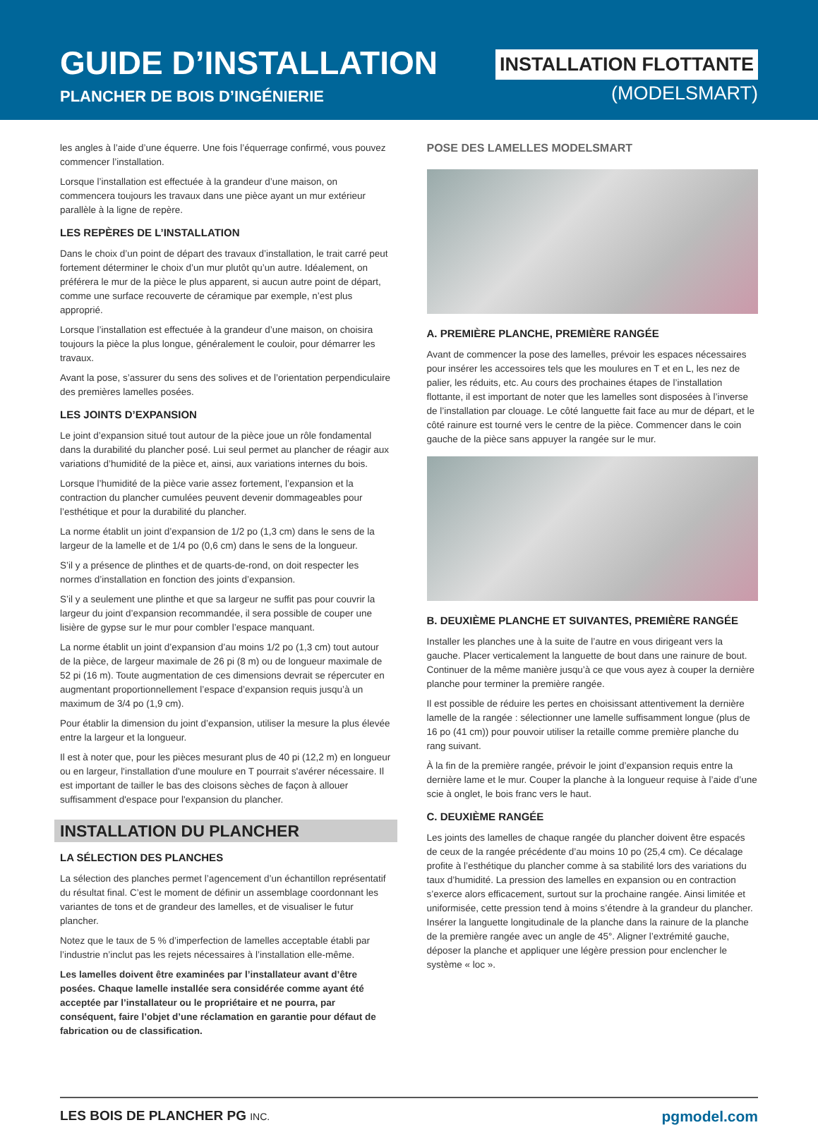GUIDE D’INSTALLATION
PLANCHER DE BOIS D’INGÉNIERIE
INSTALLATION FLOTTANTE
(MODELSMART)
les angles à l’aide d’une équerre. Une fois l’équerrage confirmé, vous pouvez commencer l’installation.
Lorsque l’installation est effectuée à la grandeur d’une maison, on commencera toujours les travaux dans une pièce ayant un mur extérieur parallèle à la ligne de repère.
LES REPÈRES DE L’INSTALLATION
Dans le choix d’un point de départ des travaux d’installation, le trait carré peut fortement déterminer le choix d’un mur plutôt qu’un autre. Idéalement, on préférera le mur de la pièce le plus apparent, si aucun autre point de départ, comme une surface recouverte de céramique par exemple, n’est plus approprié.
Lorsque l’installation est effectuée à la grandeur d’une maison, on choisira toujours la pièce la plus longue, généralement le couloir, pour démarrer les travaux.
Avant la pose, s’assurer du sens des solives et de l’orientation perpendiculaire des premières lamelles posées.
LES JOINTS D’EXPANSION
Le joint d’expansion situé tout autour de la pièce joue un rôle fondamental dans la durabilité du plancher posé. Lui seul permet au plancher de réagir aux variations d’humidité de la pièce et, ainsi, aux variations internes du bois.
Lorsque l’humidité de la pièce varie assez fortement, l’expansion et la contraction du plancher cumulées peuvent devenir dommageables pour l’esthétique et pour la durabilité du plancher.
La norme établit un joint d’expansion de 1/2 po (1,3 cm) dans le sens de la largeur de la lamelle et de 1/4 po (0,6 cm) dans le sens de la longueur.
S’il y a présence de plinthes et de quarts-de-rond, on doit respecter les normes d’installation en fonction des joints d’expansion.
S’il y a seulement une plinthe et que sa largeur ne suffit pas pour couvrir la largeur du joint d’expansion recommandée, il sera possible de couper une lisière de gypse sur le mur pour combler l’espace manquant.
La norme établit un joint d’expansion d’au moins 1/2 po (1,3 cm) tout autour de la pièce, de largeur maximale de 26 pi (8 m) ou de longueur maximale de 52 pi (16 m). Toute augmentation de ces dimensions devrait se répercuter en augmentant proportionnellement l’espace d’expansion requis jusqu’à un maximum de 3/4 po (1,9 cm).
Pour établir la dimension du joint d’expansion, utiliser la mesure la plus élevée entre la largeur et la longueur.
Il est à noter que, pour les pièces mesurant plus de 40 pi (12,2 m) en longueur ou en largeur, l'installation d'une moulure en T pourrait s'avérer nécessaire. Il est important de tailler le bas des cloisons sèches de façon à allouer suffisamment d'espace pour l'expansion du plancher.
INSTALLATION DU PLANCHER
LA SÉLECTION DES PLANCHES
La sélection des planches permet l’agencement d’un échantillon représentatif du résultat final. C’est le moment de définir un assemblage coordonnant les variantes de tons et de grandeur des lamelles, et de visualiser le futur plancher.
Notez que le taux de 5 % d’imperfection de lamelles acceptable établi par l’industrie n’inclut pas les rejets nécessaires à l’installation elle-même.
Les lamelles doivent être examinées par l’installateur avant d’être posées. Chaque lamelle installée sera considérée comme ayant été acceptée par l’installateur ou le propriétaire et ne pourra, par conséquent, faire l’objet d’une réclamation en garantie pour défaut de fabrication ou de classification.
POSE DES LAMELLES MODELSMART
A. PREMIÈRE PLANCHE, PREMIÈRE RANGÉE
Avant de commencer la pose des lamelles, prévoir les espaces nécessaires pour insérer les accessoires tels que les moulures en T et en L, les nez de palier, les réduits, etc. Au cours des prochaines étapes de l’installation flottante, il est important de noter que les lamelles sont disposées à l’inverse de l’installation par clouage. Le côté languette fait face au mur de départ, et le côté rainure est tourné vers le centre de la pièce. Commencer dans le coin gauche de la pièce sans appuyer la rangée sur le mur.
B. DEUXIÈME PLANCHE ET SUIVANTES, PREMIÈRE RANGÉE
Installer les planches une à la suite de l’autre en vous dirigeant vers la gauche. Placer verticalement la languette de bout dans une rainure de bout. Continuer de la même manière jusqu’à ce que vous ayez à couper la dernière planche pour terminer la première rangée.
Il est possible de réduire les pertes en choisissant attentivement la dernière lamelle de la rangée : sélectionner une lamelle suffisamment longue (plus de 16 po (41 cm)) pour pouvoir utiliser la retaille comme première planche du rang suivant.
À la fin de la première rangée, prévoir le joint d’expansion requis entre la dernière lame et le mur. Couper la planche à la longueur requise à l’aide d’une scie à onglet, le bois franc vers le haut.
C. DEUXIÈME RANGÉE
Les joints des lamelles de chaque rangée du plancher doivent être espacés de ceux de la rangée précédente d’au moins 10 po (25,4 cm). Ce décalage profite à l’esthétique du plancher comme à sa stabilité lors des variations du taux d’humidité. La pression des lamelles en expansion ou en contraction s’exerce alors efficacement, surtout sur la prochaine rangée. Ainsi limitée et uniformisée, cette pression tend à moins s’étendre à la grandeur du plancher. Insérer la languette longitudinale de la planche dans la rainure de la planche de la première rangée avec un angle de 45°. Aligner l’extrémité gauche, déposer la planche et appliquer une légère pression pour enclencher le système « loc ».
LES BOIS DE PLANCHER PG INC. pgmodel.com